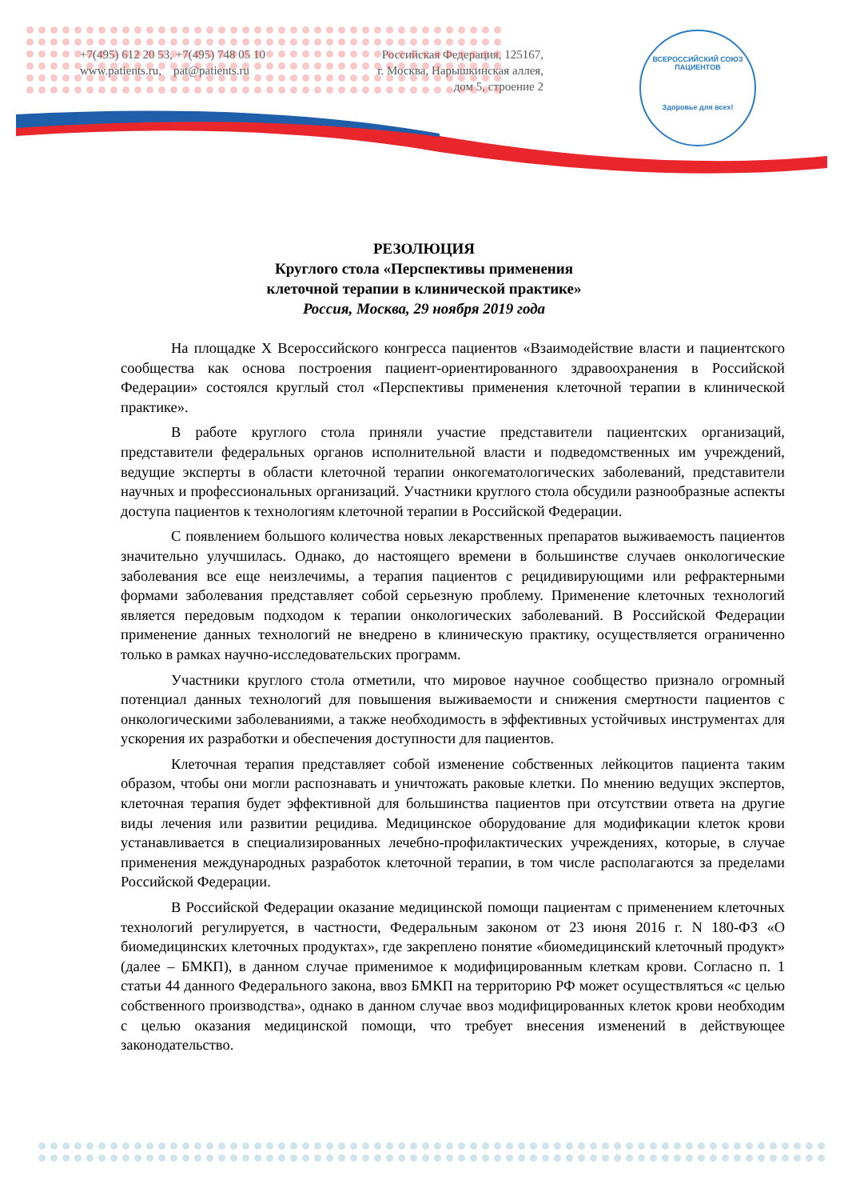+7(495) 612 20 53, +7(495) 748 05 10
www.patients.ru, pat@patients.ru
Российская Федерация, 125167,
г. Москва, Нарышкинская аллея,
дом 5, строение 2
ВСЕРОССИЙСКИЙ СОЮЗ ПАЦИЕНТОВ
Здоровье для всех!
РЕЗОЛЮЦИЯ
Круглого стола «Перспективы применения
клеточной терапии в клинической практике»
Россия, Москва, 29 ноября 2019 года
На площадке X Всероссийского конгресса пациентов «Взаимодействие власти и пациентского сообщества как основа построения пациент-ориентированного здравоохранения в Российской Федерации» состоялся круглый стол «Перспективы применения клеточной терапии в клинической практике».
В работе круглого стола приняли участие представители пациентских организаций, представители федеральных органов исполнительной власти и подведомственных им учреждений, ведущие эксперты в области клеточной терапии онкогематологических заболеваний, представители научных и профессиональных организаций. Участники круглого стола обсудили разнообразные аспекты доступа пациентов к технологиям клеточной терапии в Российской Федерации.
С появлением большого количества новых лекарственных препаратов выживаемость пациентов значительно улучшилась. Однако, до настоящего времени в большинстве случаев онкологические заболевания все еще неизлечимы, а терапия пациентов с рецидивирующими или рефрактерными формами заболевания представляет собой серьезную проблему. Применение клеточных технологий является передовым подходом к терапии онкологических заболеваний. В Российской Федерации применение данных технологий не внедрено в клиническую практику, осуществляется ограниченно только в рамках научно-исследовательских программ.
Участники круглого стола отметили, что мировое научное сообщество признало огромный потенциал данных технологий для повышения выживаемости и снижения смертности пациентов с онкологическими заболеваниями, а также необходимость в эффективных устойчивых инструментах для ускорения их разработки и обеспечения доступности для пациентов.
Клеточная терапия представляет собой изменение собственных лейкоцитов пациента таким образом, чтобы они могли распознавать и уничтожать раковые клетки. По мнению ведущих экспертов, клеточная терапия будет эффективной для большинства пациентов при отсутствии ответа на другие виды лечения или развитии рецидива. Медицинское оборудование для модификации клеток крови устанавливается в специализированных лечебно-профилактических учреждениях, которые, в случае применения международных разработок клеточной терапии, в том числе располагаются за пределами Российской Федерации.
В Российской Федерации оказание медицинской помощи пациентам с применением клеточных технологий регулируется, в частности, Федеральным законом от 23 июня 2016 г. N 180-ФЗ «О биомедицинских клеточных продуктах», где закреплено понятие «биомедицинский клеточный продукт» (далее – БМКП), в данном случае применимое к модифицированным клеткам крови. Согласно п. 1 статьи 44 данного Федерального закона, ввоз БМКП на территорию РФ может осуществляться «с целью собственного производства», однако в данном случае ввоз модифицированных клеток крови необходим с целью оказания медицинской помощи, что требует внесения изменений в действующее законодательство.